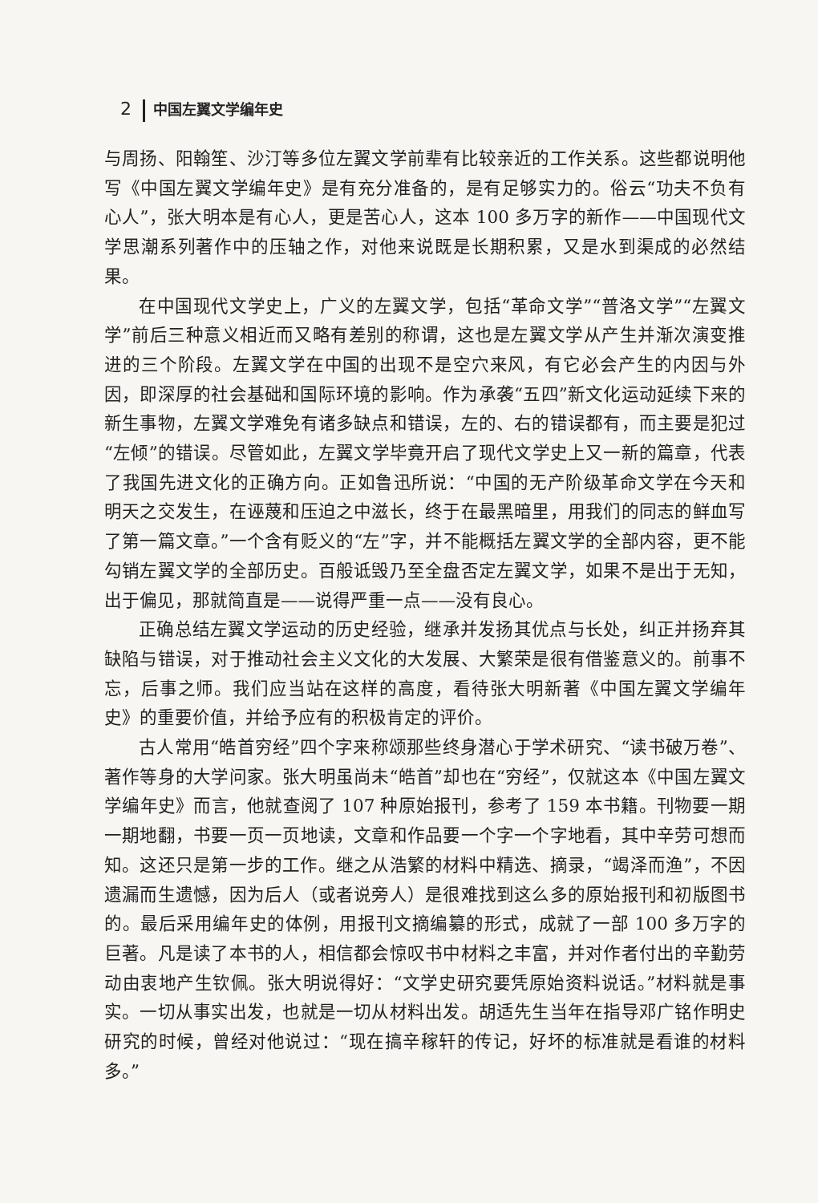2 中国左翼文学编年史
与周扬、阳翰笙、沙汀等多位左翼文学前辈有比较亲近的工作关系。这些都说明他写《中国左翼文学编年史》是有充分准备的，是有足够实力的。俗云“功夫不负有心人”，张大明本是有心人，更是苦心人，这本 100 多万字的新作——中国现代文学思潮系列著作中的压轴之作，对他来说既是长期积累，又是水到渠成的必然结果。
在中国现代文学史上，广义的左翼文学，包括“革命文学”“普洛文学”“左翼文学”前后三种意义相近而又略有差别的称谓，这也是左翼文学从产生并渐次演变推进的三个阶段。左翼文学在中国的出现不是空穴来风，有它必会产生的内因与外因，即深厚的社会基础和国际环境的影响。作为承袭“五四”新文化运动延续下来的新生事物，左翼文学难免有诸多缺点和错误，左的、右的错误都有，而主要是犯过“左倾”的错误。尽管如此，左翼文学毕竟开启了现代文学史上又一新的篇章，代表了我国先进文化的正确方向。正如鲁迅所说：“中国的无产阶级革命文学在今天和明天之交发生，在诬蔑和压迫之中滋长，终于在最黑暗里，用我们的同志的鲜血写了第一篇文章。”一个含有贬义的“左”字，并不能概括左翼文学的全部内容，更不能勾销左翼文学的全部历史。百般诋毁乃至全盘否定左翼文学，如果不是出于无知，出于偏见，那就简直是——说得严重一点——没有良心。
正确总结左翼文学运动的历史经验，继承并发扬其优点与长处，纠正并扬弃其缺陷与错误，对于推动社会主义文化的大发展、大繁荣是很有借鉴意义的。前事不忘，后事之师。我们应当站在这样的高度，看待张大明新著《中国左翼文学编年史》的重要价值，并给予应有的积极肯定的评价。
古人常用“皓首穷经”四个字来称颂那些终身潜心于学术研究、“读书破万卷”、著作等身的大学问家。张大明虽尚未“皓首”却也在“穷经”，仅就这本《中国左翼文学编年史》而言，他就查阅了 107 种原始报刊，参考了 159 本书籍。刊物要一期一期地翻，书要一页一页地读，文章和作品要一个字一个字地看，其中辛劳可想而知。这还只是第一步的工作。继之从浩繁的材料中精选、摘录，“竭泽而渔”，不因遗漏而生遗憾，因为后人（或者说旁人）是很难找到这么多的原始报刊和初版图书的。最后采用编年史的体例，用报刊文摘编纂的形式，成就了一部 100 多万字的巨著。凡是读了本书的人，相信都会惊叹书中材料之丰富，并对作者付出的辛勤劳动由衷地产生钦佩。张大明说得好：“文学史研究要凭原始资料说话。”材料就是事实。一切从事实出发，也就是一切从材料出发。胡适先生当年在指导邓广铭作明史研究的时候，曾经对他说过：“现在搞辛稼轩的传记，好坏的标准就是看谁的材料多。”